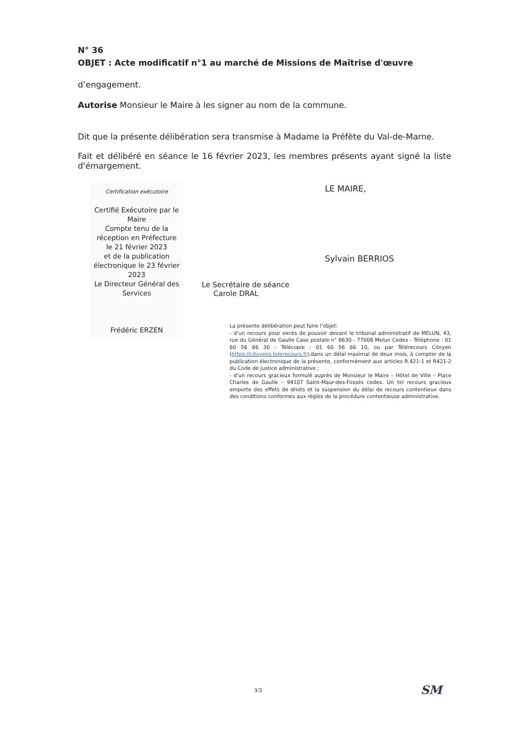N° 36
OBJET : Acte modificatif n°1 au marché de Missions de Maîtrise d'œuvre
d’engagement.
Autorise Monsieur le Maire à les signer au nom de la commune.
Dit que la présente délibération sera transmise à Madame la Préfète du Val-de-Marne.
Fait et délibéré en séance le 16 février 2023, les membres présents ayant signé la liste d'émargement.
Certification exécutoire
Certifié Exécutoire par le Maire
Compte tenu de la réception en Préfecture
le 21 février 2023
et de la publication électronique le 23 février 2023
Le Directeur Général des Services
Frédéric ERZEN
LE MAIRE,
Sylvain BERRIOS
Le Secrétaire de séance
Carole DRAL
La présente délibération peut faire l’objet:
- d’un recours pour excès de pouvoir devant le tribunal administratif de MELUN, 43, rue du Général de Gaulle Case postale n° 8630 - 77008 Melun Cedex - Téléphone : 01 60 56 66 30 - Télécopie : 01 60 56 66 10, ou par Télérecours Citoyen (https://citoyens.telerecours.fr),dans un délai maximal de deux mois, à compter de la publication électronique de la présente, conformément aux articles R.421-1 et R421-2 du Code de justice administrative ;
- d’un recours gracieux formulé auprès de Monsieur le Maire – Hôtel de Ville – Place Charles de Gaulle – 94107 Saint-Maur-des-Fossés cedex. Un tel recours gracieux emporte des effets de droits et la suspension du délai de recours contentieux dans des conditions conformes aux règles de la procédure contentieuse administrative.
3/3 SM